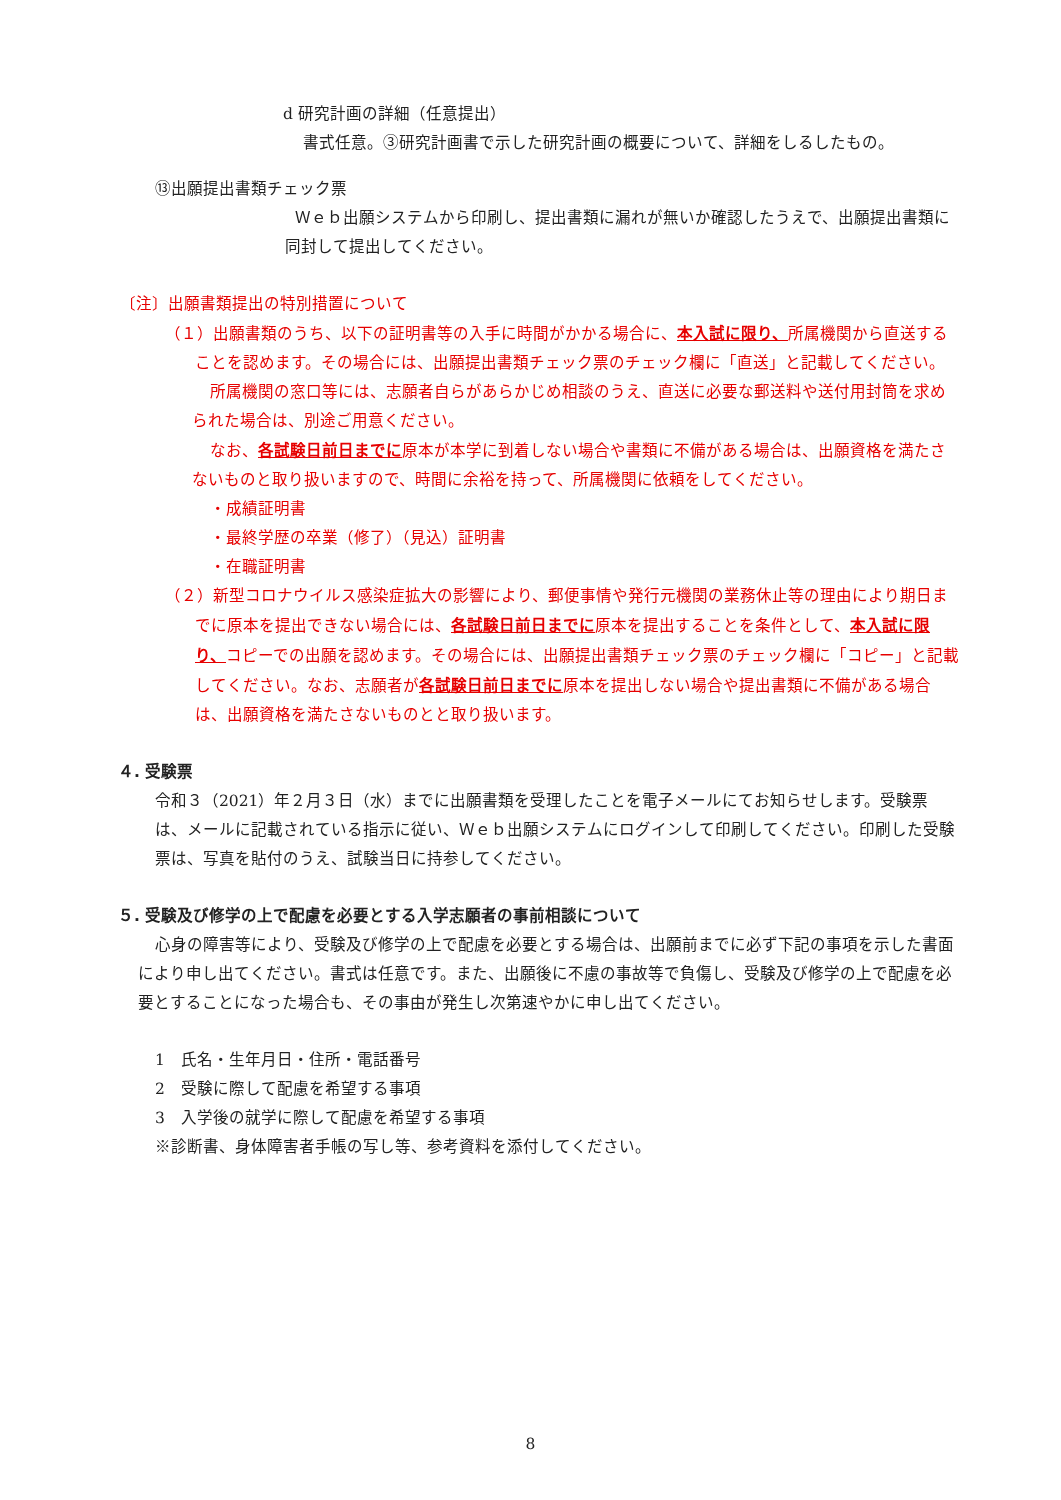d 研究計画の詳細（任意提出）
書式任意。③研究計画書で示した研究計画の概要について、詳細をしるしたもの。
⑬出願提出書類チェック票
Ｗｅｂ出願システムから印刷し、提出書類に漏れが無いか確認したうえで、出願提出書類に同封して提出してください。
〔注〕出願書類提出の特別措置について
（１）出願書類のうち、以下の証明書等の入手に時間がかかる場合に、本入試に限り、所属機関から直送することを認めます。その場合には、出願提出書類チェック票のチェック欄に「直送」と記載してください。
所属機関の窓口等には、志願者自らがあらかじめ相談のうえ、直送に必要な郵送料や送付用封筒を求められた場合は、別途ご用意ください。
なお、各試験日前日までに原本が本学に到着しない場合や書類に不備がある場合は、出願資格を満たさないものと取り扱いますので、時間に余裕を持って、所属機関に依頼をしてください。
・成績証明書
・最終学歴の卒業（修了）（見込）証明書
・在職証明書
（２）新型コロナウイルス感染症拡大の影響により、郵便事情や発行元機関の業務休止等の理由により期日までに原本を提出できない場合には、各試験日前日までに原本を提出することを条件として、本入試に限り、コピーでの出願を認めます。その場合には、出願提出書類チェック票のチェック欄に「コピー」と記載してください。なお、志願者が各試験日前日までに原本を提出しない場合や提出書類に不備がある場合は、出願資格を満たさないものとと取り扱います。
４. 受験票
令和３（2021）年２月３日（水）までに出願書類を受理したことを電子メールにてお知らせします。受験票は、メールに記載されている指示に従い、Ｗｅｂ出願システムにログインして印刷してください。印刷した受験票は、写真を貼付のうえ、試験当日に持参してください。
５. 受験及び修学の上で配慮を必要とする入学志願者の事前相談について
心身の障害等により、受験及び修学の上で配慮を必要とする場合は、出願前までに必ず下記の事項を示した書面により申し出てください。書式は任意です。また、出願後に不慮の事故等で負傷し、受験及び修学の上で配慮を必要とすることになった場合も、その事由が発生し次第速やかに申し出てください。
1　氏名・生年月日・住所・電話番号
2　受験に際して配慮を希望する事項
3　入学後の就学に際して配慮を希望する事項
※診断書、身体障害者手帳の写し等、参考資料を添付してください。
8